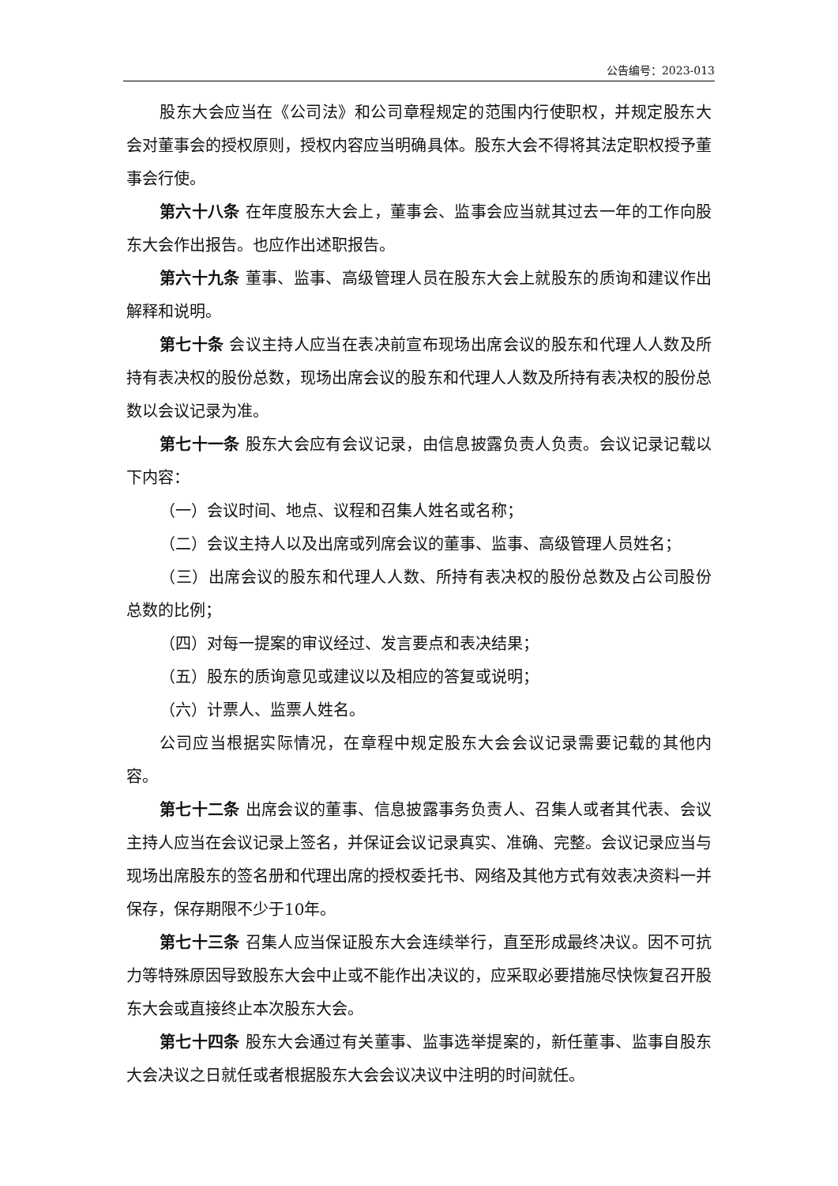公告编号：2023-013
股东大会应当在《公司法》和公司章程规定的范围内行使职权，并规定股东大会对董事会的授权原则，授权内容应当明确具体。股东大会不得将其法定职权授予董事会行使。
第六十八条 在年度股东大会上，董事会、监事会应当就其过去一年的工作向股东大会作出报告。也应作出述职报告。
第六十九条 董事、监事、高级管理人员在股东大会上就股东的质询和建议作出解释和说明。
第七十条 会议主持人应当在表决前宣布现场出席会议的股东和代理人人数及所持有表决权的股份总数，现场出席会议的股东和代理人人数及所持有表决权的股份总数以会议记录为准。
第七十一条 股东大会应有会议记录，由信息披露负责人负责。会议记录记载以下内容：
（一）会议时间、地点、议程和召集人姓名或名称；
（二）会议主持人以及出席或列席会议的董事、监事、高级管理人员姓名；
（三）出席会议的股东和代理人人数、所持有表决权的股份总数及占公司股份总数的比例；
（四）对每一提案的审议经过、发言要点和表决结果；
（五）股东的质询意见或建议以及相应的答复或说明；
（六）计票人、监票人姓名。
公司应当根据实际情况，在章程中规定股东大会会议记录需要记载的其他内容。
第七十二条 出席会议的董事、信息披露事务负责人、召集人或者其代表、会议主持人应当在会议记录上签名，并保证会议记录真实、准确、完整。会议记录应当与现场出席股东的签名册和代理出席的授权委托书、网络及其他方式有效表决资料一并保存，保存期限不少于10年。
第七十三条 召集人应当保证股东大会连续举行，直至形成最终决议。因不可抗力等特殊原因导致股东大会中止或不能作出决议的，应采取必要措施尽快恢复召开股东大会或直接终止本次股东大会。
第七十四条 股东大会通过有关董事、监事选举提案的，新任董事、监事自股东大会决议之日就任或者根据股东大会会议决议中注明的时间就任。